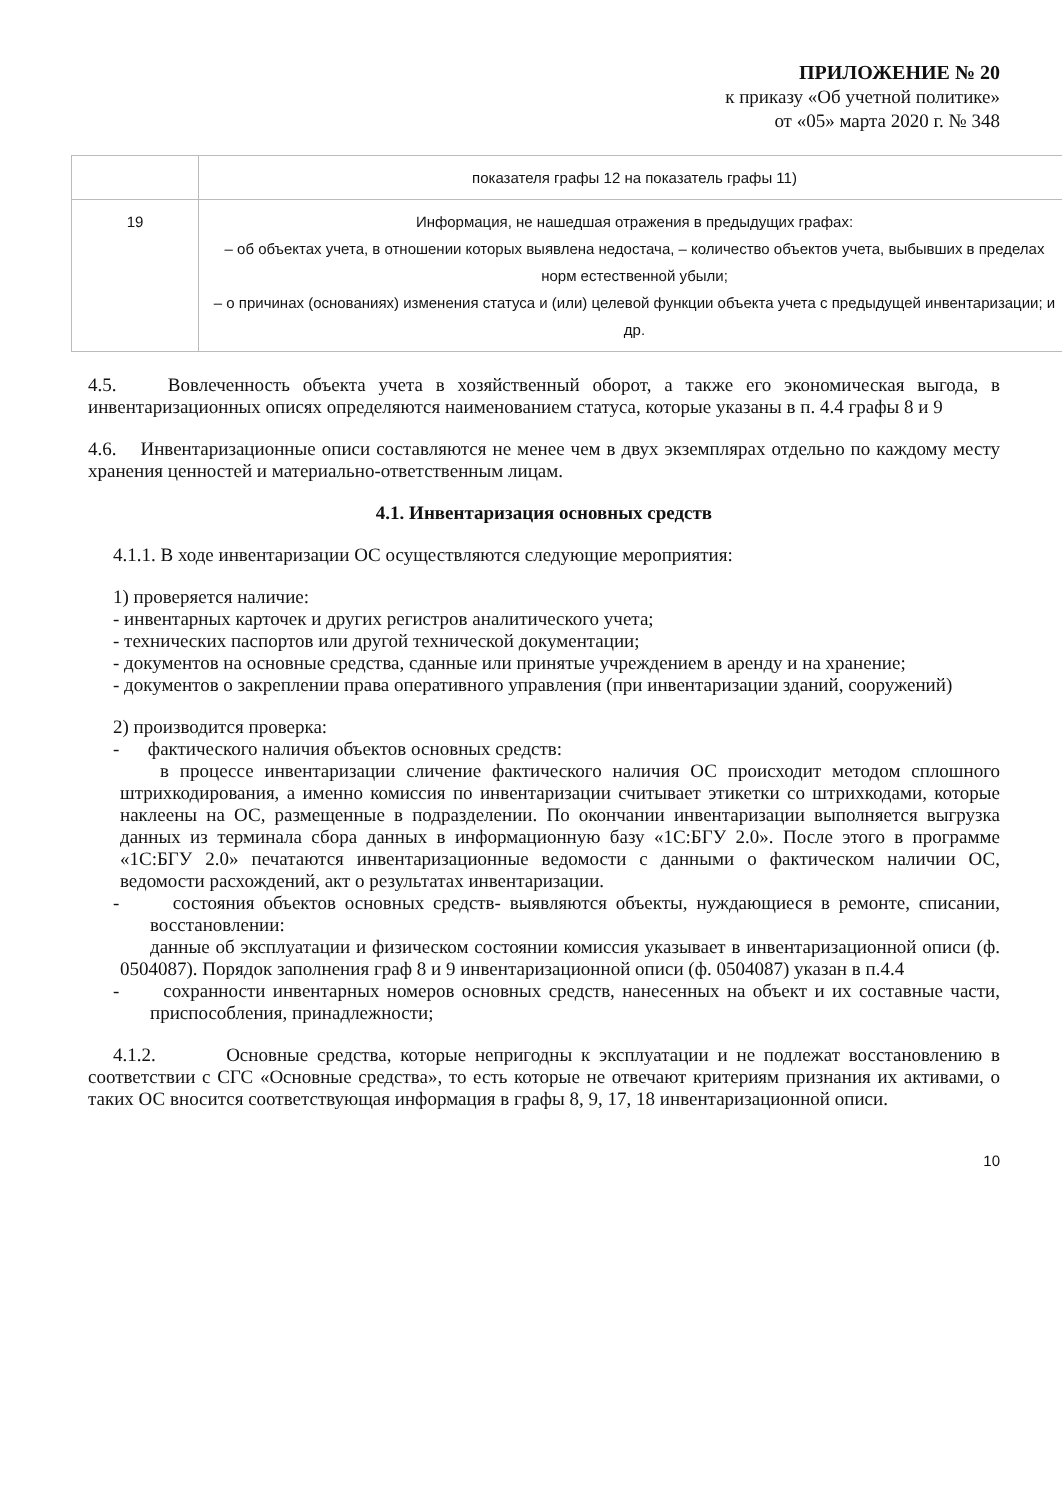ПРИЛОЖЕНИЕ № 20
к приказу «Об учетной политике»
от «05» марта 2020 г. № 348
| | показателя графы 12 на показатель графы 11) |
| 19 | Информация, не нашедшая отражения в предыдущих графах: – об объектах учета, в отношении которых выявлена недостача, – количество объектов учета, выбывших в пределах норм естественной убыли; – о причинах (основаниях) изменения статуса и (или) целевой функции объекта учета с предыдущей инвентаризации; и др. |
4.5. Вовлеченность объекта учета в хозяйственный оборот, а также его экономическая выгода, в инвентаризационных описях определяются наименованием статуса, которые указаны в п. 4.4 графы 8 и 9
4.6. Инвентаризационные описи составляются не менее чем в двух экземплярах отдельно по каждому месту хранения ценностей и материально-ответственным лицам.
4.1. Инвентаризация основных средств
4.1.1. В ходе инвентаризации ОС осуществляются следующие мероприятия:
1) проверяется наличие:
- инвентарных карточек и других регистров аналитического учета;
- технических паспортов или другой технической документации;
- документов на основные средства, сданные или принятые учреждением в аренду и на хранение;
- документов о закреплении права оперативного управления (при инвентаризации зданий, сооружений)
2) производится проверка:
- фактического наличия объектов основных средств:
в процессе инвентаризации сличение фактического наличия ОС происходит методом сплошного штрихкодирования, а именно комиссия по инвентаризации считывает этикетки со штрихкодами, которые наклеены на ОС, размещенные в подразделении. По окончании инвентаризации выполняется выгрузка данных из терминала сбора данных в информационную базу «1С:БГУ 2.0». После этого в программе «1С:БГУ 2.0» печатаются инвентаризационные ведомости с данными о фактическом наличии ОС, ведомости расхождений, акт о результатах инвентаризации.
- состояния объектов основных средств- выявляются объекты, нуждающиеся в ремонте, списании, восстановлении:
данные об эксплуатации и физическом состоянии комиссия указывает в инвентаризационной описи (ф. 0504087). Порядок заполнения граф 8 и 9 инвентаризационной описи (ф. 0504087) указан в п.4.4
- сохранности инвентарных номеров основных средств, нанесенных на объект и их составные части, приспособления, принадлежности;
4.1.2. Основные средства, которые непригодны к эксплуатации и не подлежат восстановлению в соответствии с СГС «Основные средства», то есть которые не отвечают критериям признания их активами, о таких ОС вносится соответствующая информация в графы 8, 9, 17, 18 инвентаризационной описи.
10